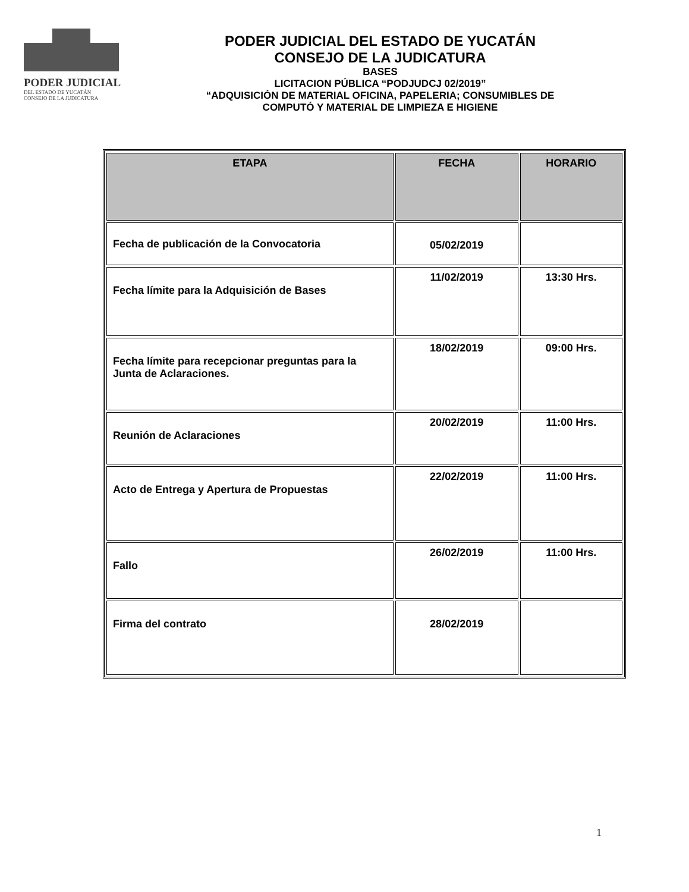PODER JUDICIAL
DEL ESTADO DE YUCATÁN
CONSEJO DE LA JUDICATURA
PODER JUDICIAL DEL ESTADO DE YUCATÁN
CONSEJO DE LA JUDICATURA
BASES
LICITACION PÚBLICA “PODJUDCJ 02/2019”
“ADQUISICIÓN DE MATERIAL OFICINA, PAPELERIA; CONSUMIBLES DE
COMPUTÓ Y MATERIAL DE LIMPIEZA E HIGIENE
| ETAPA | FECHA | HORARIO |
| --- | --- | --- |
| Fecha de publicación de la Convocatoria | 05/02/2019 | |
| Fecha límite para la Adquisición de Bases | 11/02/2019 | 13:30 Hrs. |
| Fecha límite para recepcionar preguntas para la Junta de Aclaraciones. | 18/02/2019 | 09:00 Hrs. |
| Reunión de Aclaraciones | 20/02/2019 | 11:00 Hrs. |
| Acto de Entrega y Apertura de Propuestas | 22/02/2019 | 11:00 Hrs. |
| Fallo | 26/02/2019 | 11:00 Hrs. |
| Firma del contrato | 28/02/2019 | |
1